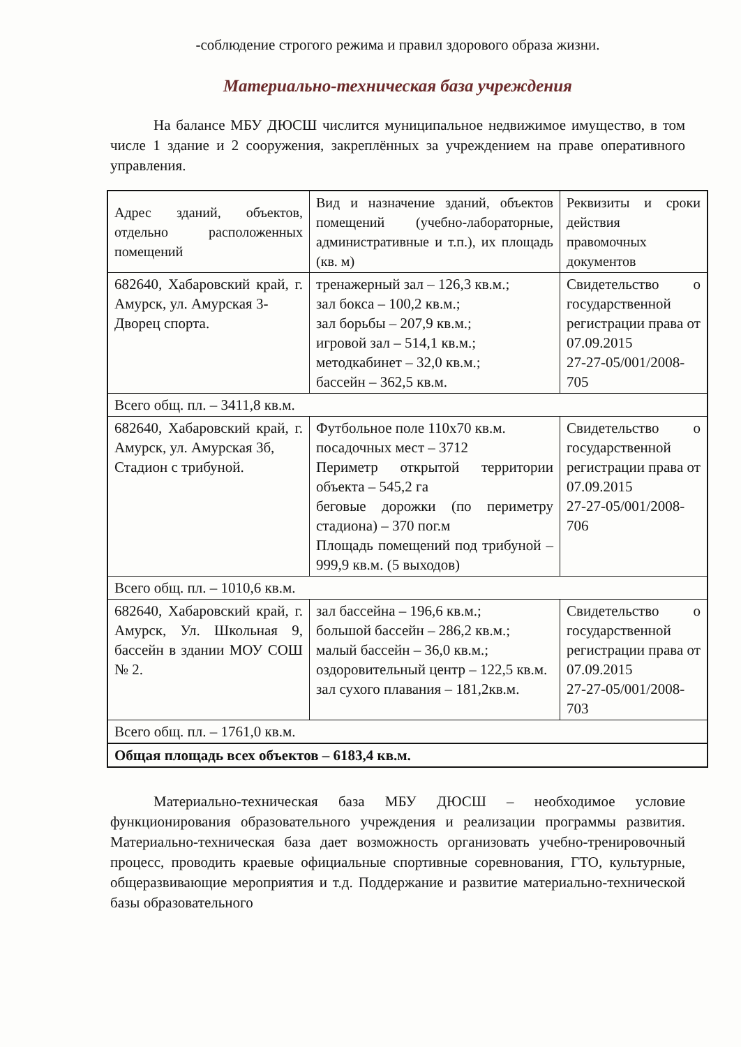-соблюдение строгого режима и правил здорового образа жизни.
Материально-техническая база учреждения
На балансе МБУ ДЮСШ числится муниципальное недвижимое имущество, в том числе 1 здание и 2 сооружения, закреплённых за учреждением на праве оперативного управления.
| Адрес зданий, объектов, отдельно расположенных помещений | Вид и назначение зданий, объектов помещений (учебно-лабораторные, административные и т.п.), их площадь (кв. м) | Реквизиты и сроки действия правомочных документов |
| 682640, Хабаровский край, г. Амурск, ул. Амурская 3- Дворец спорта. | тренажерный зал – 126,3 кв.м.; зал бокса – 100,2 кв.м.; зал борьбы – 207,9 кв.м.; игровой зал – 514,1 кв.м.; методкабинет – 32,0 кв.м.; бассейн – 362,5 кв.м. | Свидетельство о государственной регистрации права от 07.09.2015 27-27-05/001/2008-705 |
| Всего общ. пл. – 3411,8 кв.м. | | |
| 682640, Хабаровский край, г. Амурск, ул. Амурская 3б, Стадион с трибуной. | Футбольное поле 110х70 кв.м. посадочных мест – 3712 Периметр открытой территории объекта – 545,2 га беговые дорожки (по периметру стадиона) – 370 пог.м Площадь помещений под трибуной – 999,9 кв.м. (5 выходов) | Свидетельство о государственной регистрации права от 07.09.2015 27-27-05/001/2008-706 |
| Всего общ. пл. – 1010,6 кв.м. | | |
| 682640, Хабаровский край, г. Амурск, Ул. Школьная 9, бассейн в здании МОУ СОШ № 2. | зал бассейна – 196,6 кв.м.; большой бассейн – 286,2 кв.м.; малый бассейн – 36,0 кв.м.; оздоровительный центр – 122,5 кв.м. зал сухого плавания – 181,2кв.м. | Свидетельство о государственной регистрации права от 07.09.2015 27-27-05/001/2008-703 |
| Всего общ. пл. – 1761,0 кв.м. | | |
| Общая площадь всех объектов – 6183,4 кв.м. | | |
Материально-техническая база МБУ ДЮСШ – необходимое условие функционирования образовательного учреждения и реализации программы развития. Материально-техническая база дает возможность организовать учебно-тренировочный процесс, проводить краевые официальные спортивные соревнования, ГТО, культурные, общеразвивающие мероприятия и т.д. Поддержание и развитие материально-технической базы образовательного